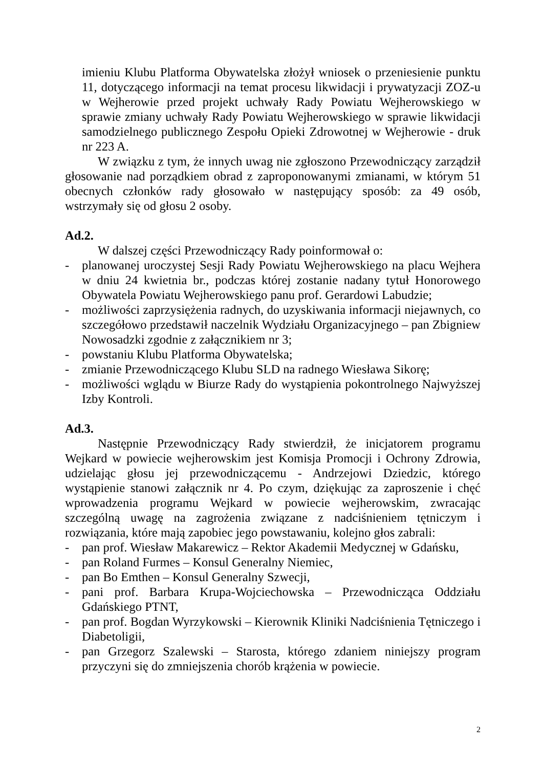imieniu Klubu Platforma Obywatelska złożył wniosek o przeniesienie punktu 11, dotyczącego informacji na temat procesu likwidacji i prywatyzacji ZOZ-u w Wejherowie przed projekt uchwały Rady Powiatu Wejherowskiego w sprawie zmiany uchwały Rady Powiatu Wejherowskiego w sprawie likwidacji samodzielnego publicznego Zespołu Opieki Zdrowotnej w Wejherowie - druk nr 223 A.
W związku z tym, że innych uwag nie zgłoszono Przewodniczący zarządził głosowanie nad porządkiem obrad z zaproponowanymi zmianami, w którym 51 obecnych członków rady głosowało w następujący sposób: za 49 osób, wstrzymały się od głosu 2 osoby.
Ad.2.
W dalszej części Przewodniczący Rady poinformował o:
- planowanej uroczystej Sesji Rady Powiatu Wejherowskiego na placu Wejhera w dniu 24 kwietnia br., podczas której zostanie nadany tytuł Honorowego Obywatela Powiatu Wejherowskiego panu prof. Gerardowi Labudzie;
- możliwości zaprzysiężenia radnych, do uzyskiwania informacji niejawnych, co szczegółowo przedstawił naczelnik Wydziału Organizacyjnego – pan Zbigniew Nowosadzki zgodnie z załącznikiem nr 3;
- powstaniu Klubu Platforma Obywatelska;
- zmianie Przewodniczącego Klubu SLD na radnego Wiesława Sikorę;
- możliwości wglądu w Biurze Rady do wystąpienia pokontrolnego Najwyższej Izby Kontroli.
Ad.3.
Następnie Przewodniczący Rady stwierdził, że inicjatorem programu Wejkard w powiecie wejherowskim jest Komisja Promocji i Ochrony Zdrowia, udzielając głosu jej przewodniczącemu - Andrzejowi Dziedzic, którego wystąpienie stanowi załącznik nr 4. Po czym, dziękując za zaproszenie i chęć wprowadzenia programu Wejkard w powiecie wejherowskim, zwracając szczególną uwagę na zagrożenia związane z nadciśnieniem tętniczym i rozwiązania, które mają zapobiec jego powstawaniu, kolejno głos zabrali:
- pan prof. Wiesław Makarewicz – Rektor Akademii Medycznej w Gdańsku,
- pan Roland Furmes – Konsul Generalny Niemiec,
- pan Bo Emthen – Konsul Generalny Szwecji,
- pani prof. Barbara Krupa-Wojciechowska – Przewodnicząca Oddziału Gdańskiego PTNT,
- pan prof. Bogdan Wyrzykowski – Kierownik Kliniki Nadciśnienia Tętniczego i Diabetoligii,
- pan Grzegorz Szalewski – Starosta, którego zdaniem niniejszy program przyczyni się do zmniejszenia chorób krążenia w powiecie.
2